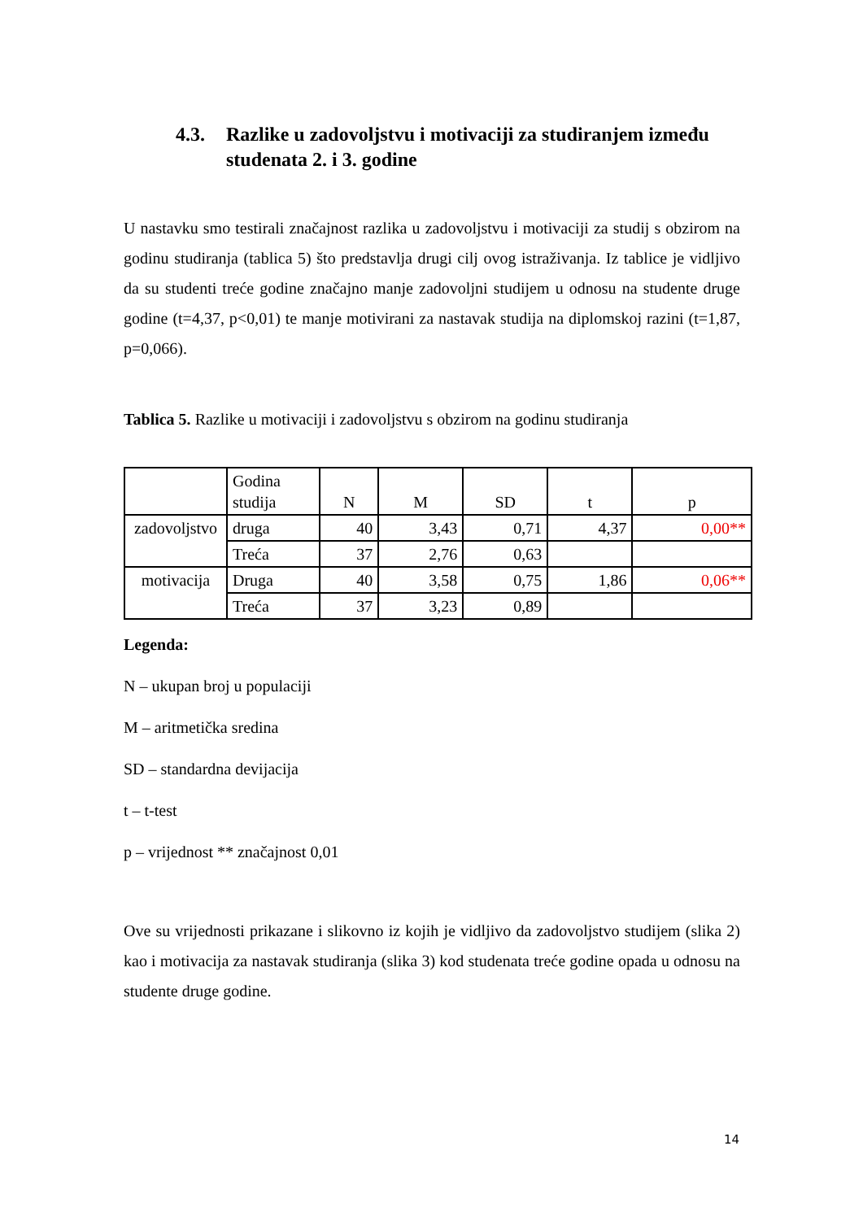4.3. Razlike u zadovoljstvu i motivaciji za studiranjem između studenata 2. i 3. godine
U nastavku smo testirali značajnost razlika u zadovoljstvu i motivaciji za studij s obzirom na godinu studiranja (tablica 5) što predstavlja drugi cilj ovog istraživanja. Iz tablice je vidljivo da su studenti treće godine značajno manje zadovoljni studijem u odnosu na studente druge godine (t=4,37, p<0,01) te manje motivirani za nastavak studija na diplomskoj razini (t=1,87, p=0,066).
Tablica 5. Razlike u motivaciji i zadovoljstvu s obzirom na godinu studiranja
| | Godina studija | N | M | SD | t | p |
| --- | --- | --- | --- | --- | --- | --- |
| zadovoljstvo | druga | 40 | 3,43 | 0,71 | 4,37 | 0,00** |
| | Treća | 37 | 2,76 | 0,63 | | |
| motivacija | Druga | 40 | 3,58 | 0,75 | 1,86 | 0,06** |
| | Treća | 37 | 3,23 | 0,89 | | |
Legenda:
N – ukupan broj u populaciji
M – aritmetička sredina
SD – standardna devijacija
t – t-test
p – vrijednost ** značajnost 0,01
Ove su vrijednosti prikazane i slikovno iz kojih je vidljivo da zadovoljstvo studijem (slika 2) kao i motivacija za nastavak studiranja (slika 3) kod studenata treće godine opada u odnosu na studente druge godine.
14